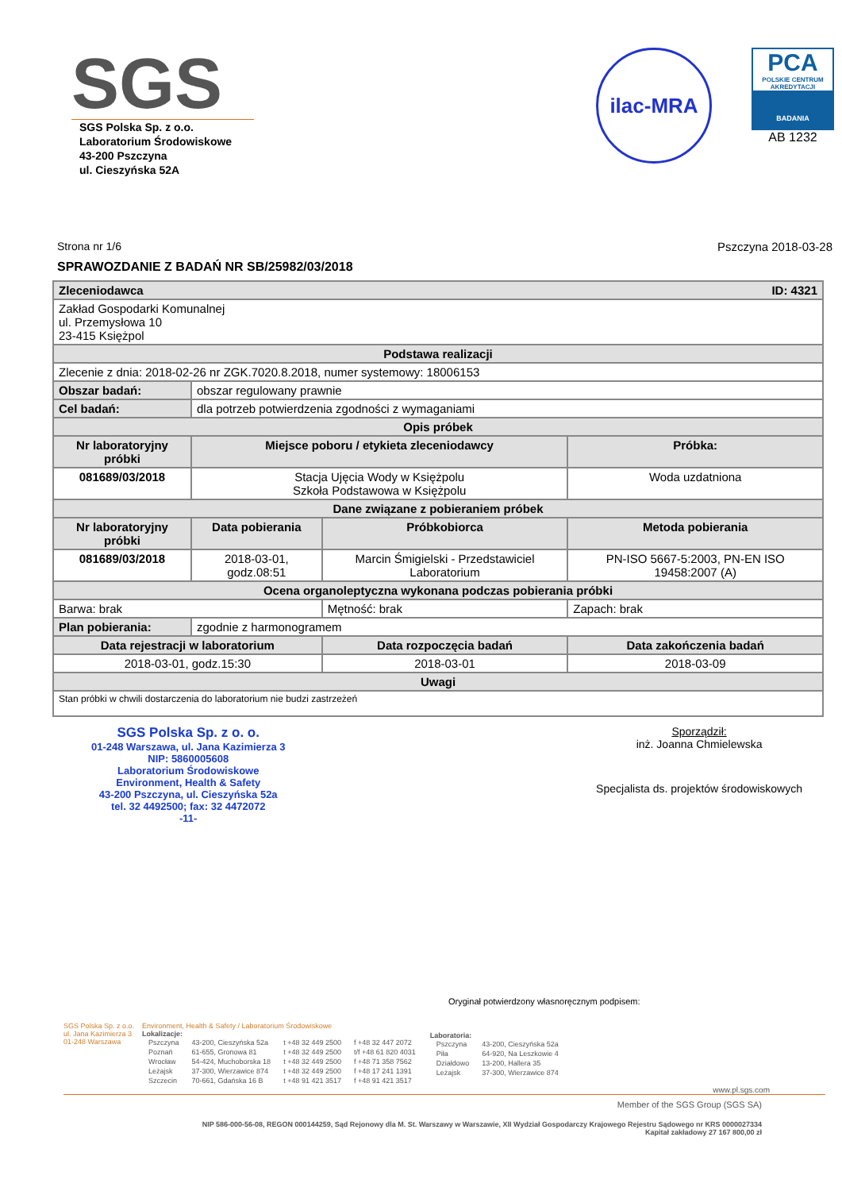SGS
SGS Polska Sp. z o.o.
Laboratorium Środowiskowe
43-200 Pszczyna
ul. Cieszyńska 52A
ilac-MRA
PCA
POLSKIE CENTRUM AKREDYTACJI
BADANIA
AB 1232
Strona nr 1/6 Pszczyna 2018-03-28
SPRAWOZDANIE Z BADAŃ NR SB/25982/03/2018
| Zleceniodawca ID: 4321 | | | |
| --- | --- | --- | --- |
| Zakład Gospodarki Komunalnej ul. Przemysłowa 10 23-415 Księżpol | | | |
| Podstawa realizacji | | | |
| Zlecenie z dnia: 2018-02-26 nr ZGK.7020.8.2018, numer systemowy: 18006153 | | | |
| Obszar badań: | obszar regulowany prawnie | | |
| Cel badań: | dla potrzeb potwierdzenia zgodności z wymaganiami | | |
| Opis próbek | | | |
| Nr laboratoryjny próbki | Miejsce poboru / etykieta zleceniodawcy | | Próbka: |
| 081689/03/2018 | Stacja Ujęcia Wody w Księżpolu Szkoła Podstawowa w Księżpolu | | Woda uzdatniona |
| Dane związane z pobieraniem próbek | | | |
| Nr laboratoryjny próbki | Data pobierania | Próbkobiorca | Metoda pobierania |
| 081689/03/2018 | 2018-03-01, godz.08:51 | Marcin Śmigielski - Przedstawiciel Laboratorium | PN-ISO 5667-5:2003, PN-EN ISO 19458:2007 (A) |
| Ocena organoleptyczna wykonana podczas pobierania próbki | | | |
| Barwa: brak | | Mętność: brak | Zapach: brak |
| Plan pobierania: | zgodnie z harmonogramem | | |
| Data rejestracji w laboratorium | | Data rozpoczęcia badań | Data zakończenia badań |
| 2018-03-01, godz.15:30 | | 2018-03-01 | 2018-03-09 |
| Uwagi | | | |
| Stan próbki w chwili dostarczenia do laboratorium nie budzi zastrzeżeń | | | |
SGS Polska Sp. z o. o.
01-248 Warszawa, ul. Jana Kazimierza 3
NIP: 5860005608
Laboratorium Środowiskowe
Environment, Health & Safety
43-200 Pszczyna, ul. Cieszyńska 52a
tel. 32 4492500; fax: 32 4472072
-11-
Sporządził:
inż. Joanna Chmielewska
Specjalista ds. projektów środowiskowych
Oryginał potwierdzony własnoręcznym podpisem:
SGS Polska Sp. z o.o.
ul. Jana Kazimierza 3
01-248 Warszawa
Environment, Health & Safety / Laboratorium Środowiskowe
Lokalizacje:
| Pszczyna | 43-200, Cieszyńska 52a | t +48 32 449 2500 | f +48 32 447 2072 |
| Poznań | 61-655, Gronowa 81 | t +48 32 449 2500 | t/f +48 61 820 4031 |
| Wrocław | 54-424, Muchoborska 18 | t +48 32 449 2500 | f +48 71 358 7562 |
| Leżajsk | 37-300, Wierzawice 874 | t +48 32 449 2500 | f +48 17 241 1391 |
| Szczecin | 70-661, Gdańska 16 B | t +48 91 421 3517 | f +48 91 421 3517 |
Laboratoria:
| Pszczyna | 43-200, Cieszyńska 52a |
| Piła | 64-920, Na Leszkowie 4 |
| Działdowo | 13-200, Hallera 35 |
| Leżajsk | 37-300, Wierzawice 874 |
www.pl.sgs.com
Member of the SGS Group (SGS SA)
NIP 586-000-56-08, REGON 000144259, Sąd Rejonowy dla M. St. Warszawy w Warszawie, XII Wydział Gospodarczy Krajowego Rejestru Sądowego nr KRS 0000027334
Kapitał zakładowy 27 167 800,00 zł